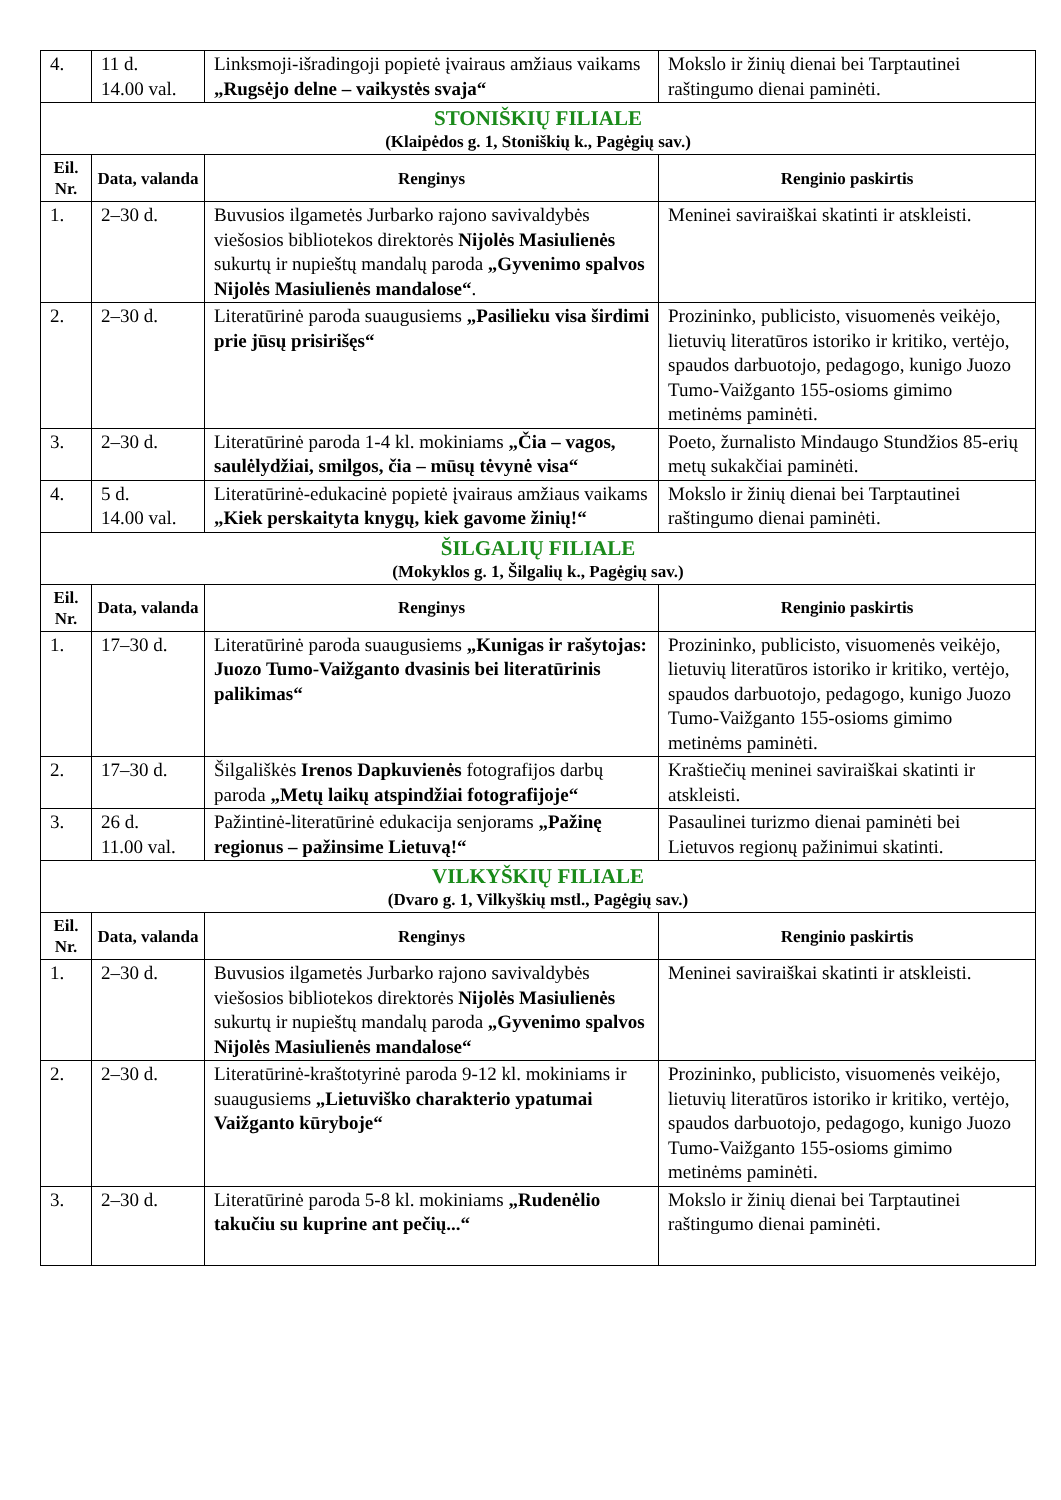| 4. | 11 d. 14.00 val. | Linksmoji-išradingoji popietė įvairaus amžiaus vaikams „Rugsėjo delne – vaikystės svaja“ | Mokslo ir žinių dienai bei Tarptautinei raštingumo dienai paminėti. |
| STONIŠKIŲ FILIALE (Klaipėdos g. 1, Stoniškių k., Pagėgių sav.) | | | |
| Eil. Nr. | Data, valanda | Renginys | Renginio paskirtis |
| 1. | 2–30 d. | Buvusios ilgametės Jurbarko rajono savivaldybės viešosios bibliotekos direktorės Nijolės Masiulienės sukurtų ir nupieštų mandalų paroda „Gyvenimo spalvos Nijolės Masiulienės mandalose“ . | Meninei saviraiškai skatinti ir atskleisti. |
| 2. | 2–30 d. | Literatūrinė paroda suaugusiems „Pasilieku visa širdimi prie jūsų prisirišęs“ | Prozininko, publicisto, visuomenės veikėjo, lietuvių literatūros istoriko ir kritiko, vertėjo, spaudos darbuotojo, pedagogo, kunigo Juozo Tumo-Vaižganto 155-osioms gimimo metinėms paminėti. |
| 3. | 2–30 d. | Literatūrinė paroda 1-4 kl. mokiniams „Čia – vagos, saulėlydžiai, smilgos, čia – mūsų tėvynė visa“ | Poeto, žurnalisto Mindaugo Stundžios 85-erių metų sukakčiai paminėti. |
| 4. | 5 d. 14.00 val. | Literatūrinė-edukacinė popietė įvairaus amžiaus vaikams „Kiek perskaityta knygų, kiek gavome žinių!“ | Mokslo ir žinių dienai bei Tarptautinei raštingumo dienai paminėti. |
| ŠILGALIŲ FILIALE (Mokyklos g. 1, Šilgalių k., Pagėgių sav.) | | | |
| Eil. Nr. | Data, valanda | Renginys | Renginio paskirtis |
| 1. | 17–30 d. | Literatūrinė paroda suaugusiems „Kunigas ir rašytojas: Juozo Tumo-Vaižganto dvasinis bei literatūrinis palikimas“ | Prozininko, publicisto, visuomenės veikėjo, lietuvių literatūros istoriko ir kritiko, vertėjo, spaudos darbuotojo, pedagogo, kunigo Juozo Tumo-Vaižganto 155-osioms gimimo metinėms paminėti. |
| 2. | 17–30 d. | Šilgališkės Irenos Dapkuvienės fotografijos darbų paroda „Metų laikų atspindžiai fotografijoje“ | Kraštiečių meninei saviraiškai skatinti ir atskleisti. |
| 3. | 26 d. 11.00 val. | Pažintinė-literatūrinė edukacija senjorams „Pažinę regionus – pažinsime Lietuvą!“ | Pasaulinei turizmo dienai paminėti bei Lietuvos regionų pažinimui skatinti. |
| VILKYŠKIŲ FILIALE (Dvaro g. 1, Vilkyškių mstl., Pagėgių sav.) | | | |
| Eil. Nr. | Data, valanda | Renginys | Renginio paskirtis |
| 1. | 2–30 d. | Buvusios ilgametės Jurbarko rajono savivaldybės viešosios bibliotekos direktorės Nijolės Masiulienės sukurtų ir nupieštų mandalų paroda „Gyvenimo spalvos Nijolės Masiulienės mandalose“ | Meninei saviraiškai skatinti ir atskleisti. |
| 2. | 2–30 d. | Literatūrinė-kraštotyrinė paroda 9-12 kl. mokiniams ir suaugusiems „Lietuviško charakterio ypatumai Vaižganto kūryboje“ | Prozininko, publicisto, visuomenės veikėjo, lietuvių literatūros istoriko ir kritiko, vertėjo, spaudos darbuotojo, pedagogo, kunigo Juozo Tumo-Vaižganto 155-osioms gimimo metinėms paminėti. |
| 3. | 2–30 d. | Literatūrinė paroda 5-8 kl. mokiniams „Rudenėlio takučiu su kuprine ant pečių...“ | Mokslo ir žinių dienai bei Tarptautinei raštingumo dienai paminėti. |